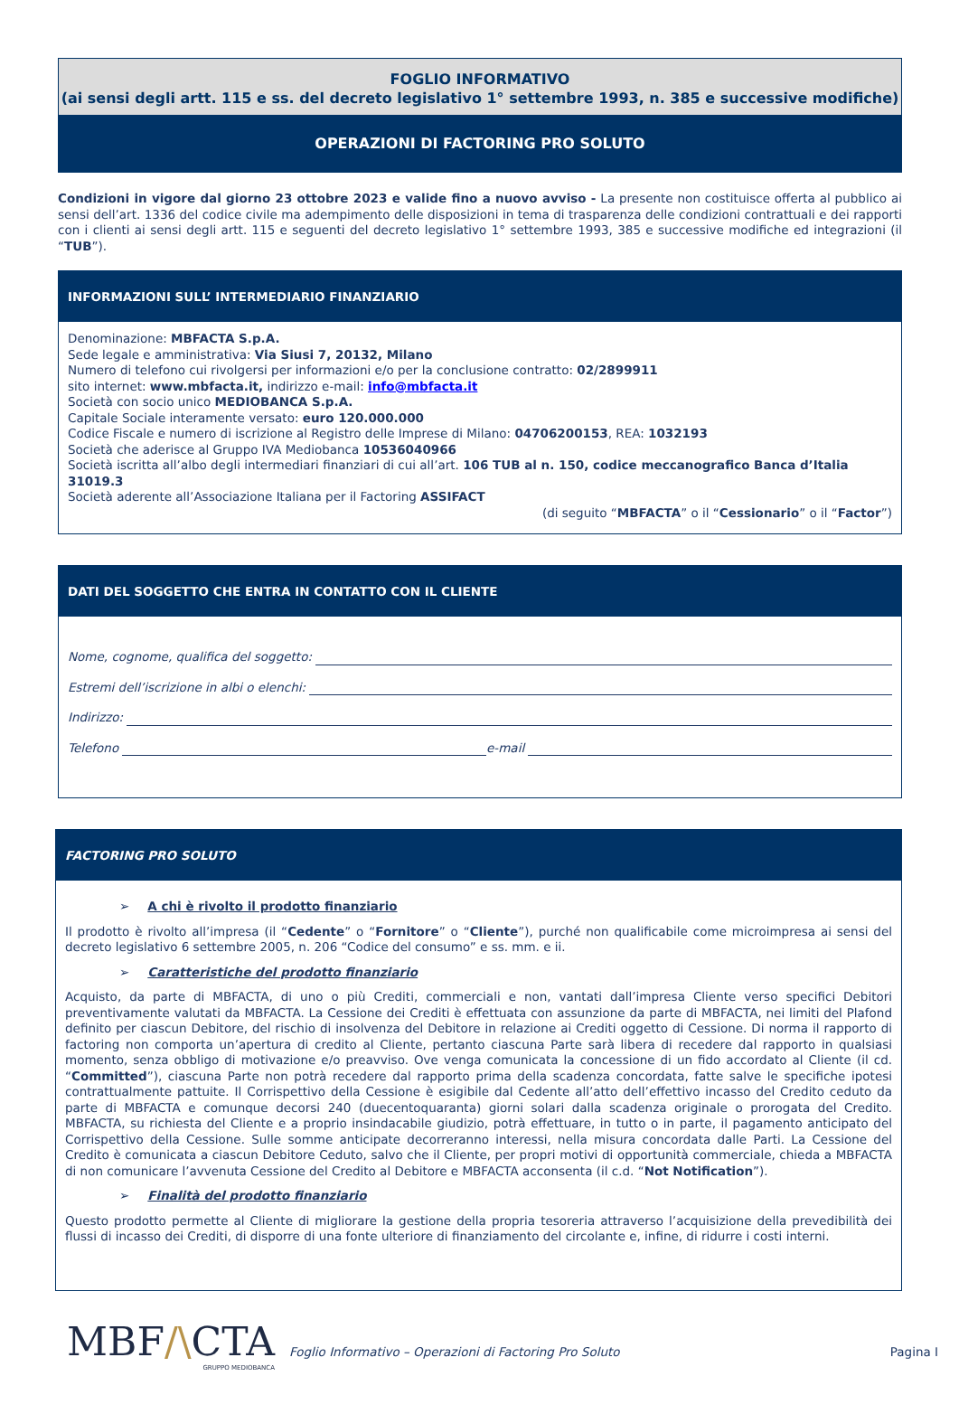FOGLIO INFORMATIVO
(ai sensi degli artt. 115 e ss. del decreto legislativo 1° settembre 1993, n. 385 e successive modifiche)
OPERAZIONI DI FACTORING PRO SOLUTO
Condizioni in vigore dal giorno 23 ottobre 2023 e valide fino a nuovo avviso - La presente non costituisce offerta al pubblico ai sensi dell’art. 1336 del codice civile ma adempimento delle disposizioni in tema di trasparenza delle condizioni contrattuali e dei rapporti con i clienti ai sensi degli artt. 115 e seguenti del decreto legislativo 1° settembre 1993, 385 e successive modifiche ed integrazioni (il “TUB”).
INFORMAZIONI SULL’ INTERMEDIARIO FINANZIARIO
Denominazione: MBFACTA S.p.A.
Sede legale e amministrativa: Via Siusi 7, 20132, Milano
Numero di telefono cui rivolgersi per informazioni e/o per la conclusione contratto: 02/2899911
sito internet: www.mbfacta.it, indirizzo e-mail: info@mbfacta.it
Società con socio unico MEDIOBANCA S.p.A.
Capitale Sociale interamente versato: euro 120.000.000
Codice Fiscale e numero di iscrizione al Registro delle Imprese di Milano: 04706200153, REA: 1032193
Società che aderisce al Gruppo IVA Mediobanca 10536040966
Società iscritta all’albo degli intermediari finanziari di cui all’art. 106 TUB al n. 150, codice meccanografico Banca d’Italia 31019.3
Società aderente all’Associazione Italiana per il Factoring ASSIFACT
(di seguito “MBFACTA” o il “Cessionario” o il “Factor”)
DATI DEL SOGGETTO CHE ENTRA IN CONTATTO CON IL CLIENTE
Nome, cognome, qualifica del soggetto:
Estremi dell’iscrizione in albi o elenchi:
Indirizzo:
Telefono e-mail
FACTORING PRO SOLUTO
➢ A chi è rivolto il prodotto finanziario
Il prodotto è rivolto all’impresa (il “Cedente” o “Fornitore” o “Cliente”), purché non qualificabile come microimpresa ai sensi del decreto legislativo 6 settembre 2005, n. 206 “Codice del consumo” e ss. mm. e ii.
➢ Caratteristiche del prodotto finanziario
Acquisto, da parte di MBFACTA, di uno o più Crediti, commerciali e non, vantati dall’impresa Cliente verso specifici Debitori preventivamente valutati da MBFACTA. La Cessione dei Crediti è effettuata con assunzione da parte di MBFACTA, nei limiti del Plafond definito per ciascun Debitore, del rischio di insolvenza del Debitore in relazione ai Crediti oggetto di Cessione. Di norma il rapporto di factoring non comporta un’apertura di credito al Cliente, pertanto ciascuna Parte sarà libera di recedere dal rapporto in qualsiasi momento, senza obbligo di motivazione e/o preavviso. Ove venga comunicata la concessione di un fido accordato al Cliente (il cd. “Committed”), ciascuna Parte non potrà recedere dal rapporto prima della scadenza concordata, fatte salve le specifiche ipotesi contrattualmente pattuite. Il Corrispettivo della Cessione è esigibile dal Cedente all’atto dell’effettivo incasso del Credito ceduto da parte di MBFACTA e comunque decorsi 240 (duecentoquaranta) giorni solari dalla scadenza originale o prorogata del Credito. MBFACTA, su richiesta del Cliente e a proprio insindacabile giudizio, potrà effettuare, in tutto o in parte, il pagamento anticipato del Corrispettivo della Cessione. Sulle somme anticipate decorreranno interessi, nella misura concordata dalle Parti. La Cessione del Credito è comunicata a ciascun Debitore Ceduto, salvo che il Cliente, per propri motivi di opportunità commerciale, chieda a MBFACTA di non comunicare l’avvenuta Cessione del Credito al Debitore e MBFACTA acconsenta (il c.d. “Not Notification”).
➢ Finalità del prodotto finanziario
Questo prodotto permette al Cliente di migliorare la gestione della propria tesoreria attraverso l’acquisizione della prevedibilità dei flussi di incasso dei Crediti, di disporre di una fonte ulteriore di finanziamento del circolante e, infine, di ridurre i costi interni.
MBF/\CTA
GRUPPO MEDIOBANCA
Foglio Informativo – Operazioni di Factoring Pro Soluto
Pagina I